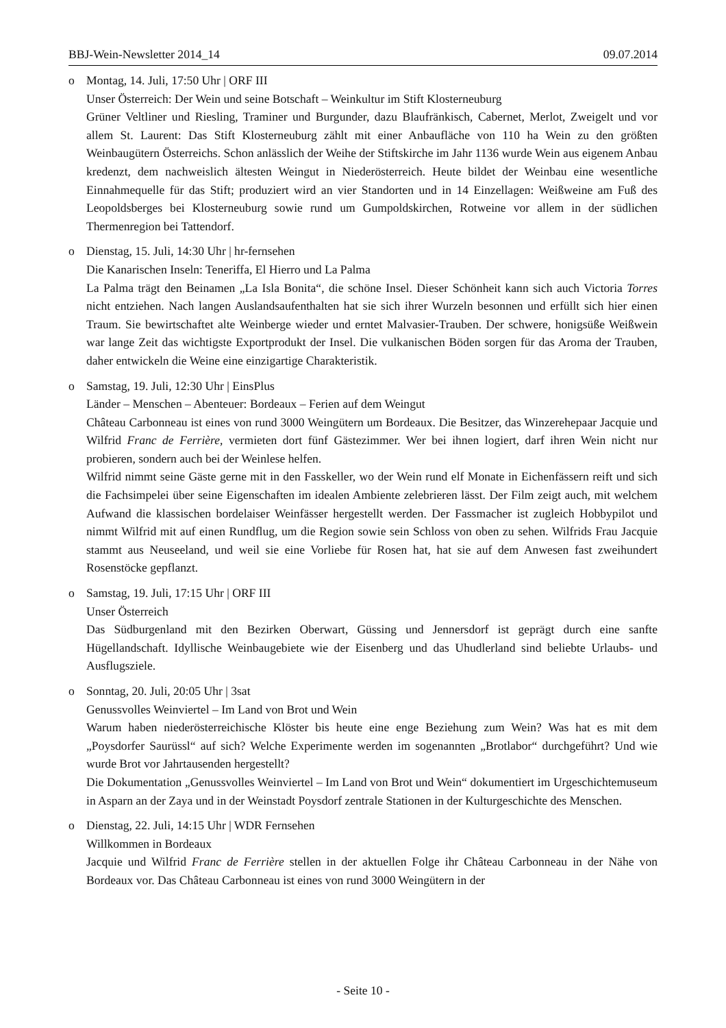BBJ-Wein-Newsletter 2014_14 09.07.2014
o Montag, 14. Juli, 17:50 Uhr | ORF III
Unser Österreich: Der Wein und seine Botschaft – Weinkultur im Stift Klosterneuburg
Grüner Veltliner und Riesling, Traminer und Burgunder, dazu Blaufränkisch, Cabernet, Merlot, Zweigelt und vor allem St. Laurent: Das Stift Klosterneuburg zählt mit einer Anbaufläche von 110 ha Wein zu den größten Weinbaugütern Österreichs. Schon anlässlich der Weihe der Stiftskirche im Jahr 1136 wurde Wein aus eigenem Anbau kredenzt, dem nachweislich ältesten Weingut in Niederösterreich. Heute bildet der Weinbau eine wesentliche Einnahmequelle für das Stift; produziert wird an vier Standorten und in 14 Einzellagen: Weißweine am Fuß des Leopoldsberges bei Klosterneuburg sowie rund um Gumpoldskirchen, Rotweine vor allem in der südlichen Thermenregion bei Tattendorf.
o Dienstag, 15. Juli, 14:30 Uhr | hr-fernsehen
Die Kanarischen Inseln: Teneriffa, El Hierro und La Palma
La Palma trägt den Beinamen „La Isla Bonita“, die schöne Insel. Dieser Schönheit kann sich auch Victoria Torres nicht entziehen. Nach langen Auslandsaufenthalten hat sie sich ihrer Wurzeln besonnen und erfüllt sich hier einen Traum. Sie bewirtschaftet alte Weinberge wieder und erntet Malvasier-Trauben. Der schwere, honigsüße Weißwein war lange Zeit das wichtigste Exportprodukt der Insel. Die vulkanischen Böden sorgen für das Aroma der Trauben, daher entwickeln die Weine eine einzigartige Charakteristik.
o Samstag, 19. Juli, 12:30 Uhr | EinsPlus
Länder – Menschen – Abenteuer: Bordeaux – Ferien auf dem Weingut
Château Carbonneau ist eines von rund 3000 Weingütern um Bordeaux. Die Besitzer, das Winzerehepaar Jacquie und Wilfrid Franc de Ferrière, vermieten dort fünf Gästezimmer. Wer bei ihnen logiert, darf ihren Wein nicht nur probieren, sondern auch bei der Weinlese helfen.
Wilfrid nimmt seine Gäste gerne mit in den Fasskeller, wo der Wein rund elf Monate in Eichenfässern reift und sich die Fachsimpelei über seine Eigenschaften im idealen Ambiente zelebrieren lässt. Der Film zeigt auch, mit welchem Aufwand die klassischen bordelaiser Weinfässer hergestellt werden. Der Fassmacher ist zugleich Hobbypilot und nimmt Wilfrid mit auf einen Rundflug, um die Region sowie sein Schloss von oben zu sehen. Wilfrids Frau Jacquie stammt aus Neuseeland, und weil sie eine Vorliebe für Rosen hat, hat sie auf dem Anwesen fast zweihundert Rosenstöcke gepflanzt.
o Samstag, 19. Juli, 17:15 Uhr | ORF III
Unser Österreich
Das Südburgenland mit den Bezirken Oberwart, Güssing und Jennersdorf ist geprägt durch eine sanfte Hügellandschaft. Idyllische Weinbaugebiete wie der Eisenberg und das Uhudlerland sind beliebte Urlaubs- und Ausflugsziele.
o Sonntag, 20. Juli, 20:05 Uhr | 3sat
Genussvolles Weinviertel – Im Land von Brot und Wein
Warum haben niederösterreichische Klöster bis heute eine enge Beziehung zum Wein? Was hat es mit dem „Poysdorfer Saurüssl“ auf sich? Welche Experimente werden im sogenannten „Brotlabor“ durchgeführt? Und wie wurde Brot vor Jahrtausenden hergestellt?
Die Dokumentation „Genussvolles Weinviertel – Im Land von Brot und Wein“ dokumentiert im Urgeschichtemuseum in Asparn an der Zaya und in der Weinstadt Poysdorf zentrale Stationen in der Kulturgeschichte des Menschen.
o Dienstag, 22. Juli, 14:15 Uhr | WDR Fernsehen
Willkommen in Bordeaux
Jacquie und Wilfrid Franc de Ferrière stellen in der aktuellen Folge ihr Château Carbonneau in der Nähe von Bordeaux vor. Das Château Carbonneau ist eines von rund 3000 Weingütern in der
- Seite 10 -